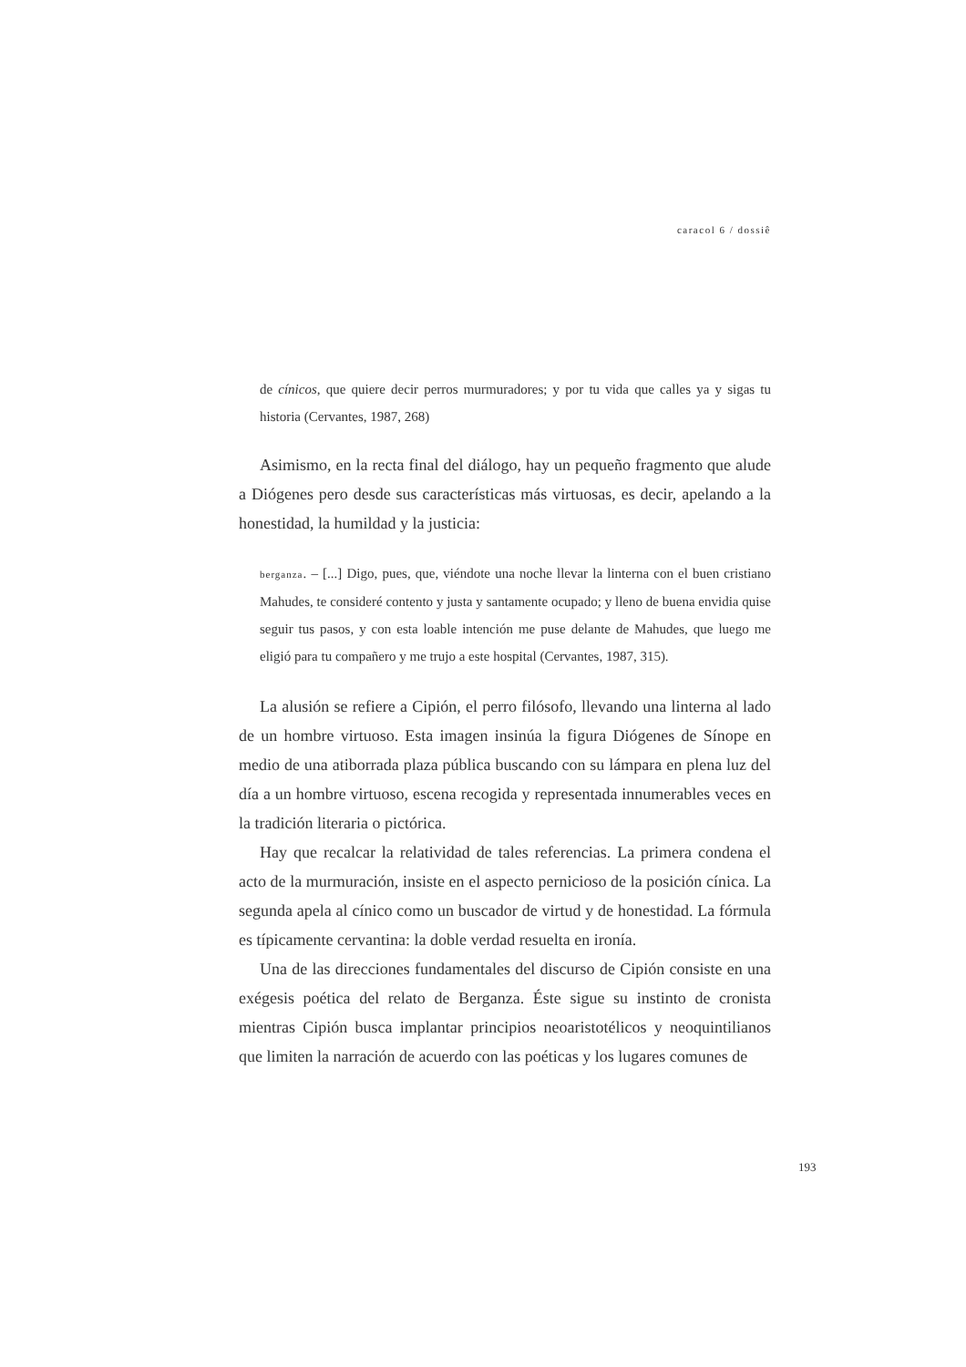caracol 6 / dossiê
de cínicos, que quiere decir perros murmuradores; y por tu vida que calles ya y sigas tu historia (Cervantes, 1987, 268)
Asimismo, en la recta final del diálogo, hay un pequeño fragmento que alude a Diógenes pero desde sus características más virtuosas, es decir, apelando a la honestidad, la humildad y la justicia:
berganza. – [...] Digo, pues, que, viéndote una noche llevar la linterna con el buen cristiano Mahudes, te consideré contento y justa y santamente ocupado; y lleno de buena envidia quise seguir tus pasos, y con esta loable intención me puse delante de Mahudes, que luego me eligió para tu compañero y me trujo a este hospital (Cervantes, 1987, 315).
La alusión se refiere a Cipión, el perro filósofo, llevando una linterna al lado de un hombre virtuoso. Esta imagen insinúa la figura Diógenes de Sínope en medio de una atiborrada plaza pública buscando con su lámpara en plena luz del día a un hombre virtuoso, escena recogida y representada innumerables veces en la tradición literaria o pictórica.
Hay que recalcar la relatividad de tales referencias. La primera condena el acto de la murmuración, insiste en el aspecto pernicioso de la posición cínica. La segunda apela al cínico como un buscador de virtud y de honestidad. La fórmula es típicamente cervantina: la doble verdad resuelta en ironía.
Una de las direcciones fundamentales del discurso de Cipión consiste en una exégesis poética del relato de Berganza. Éste sigue su instinto de cronista mientras Cipión busca implantar principios neoaristotélicos y neoquintilianos que limiten la narración de acuerdo con las poéticas y los lugares comunes de
193